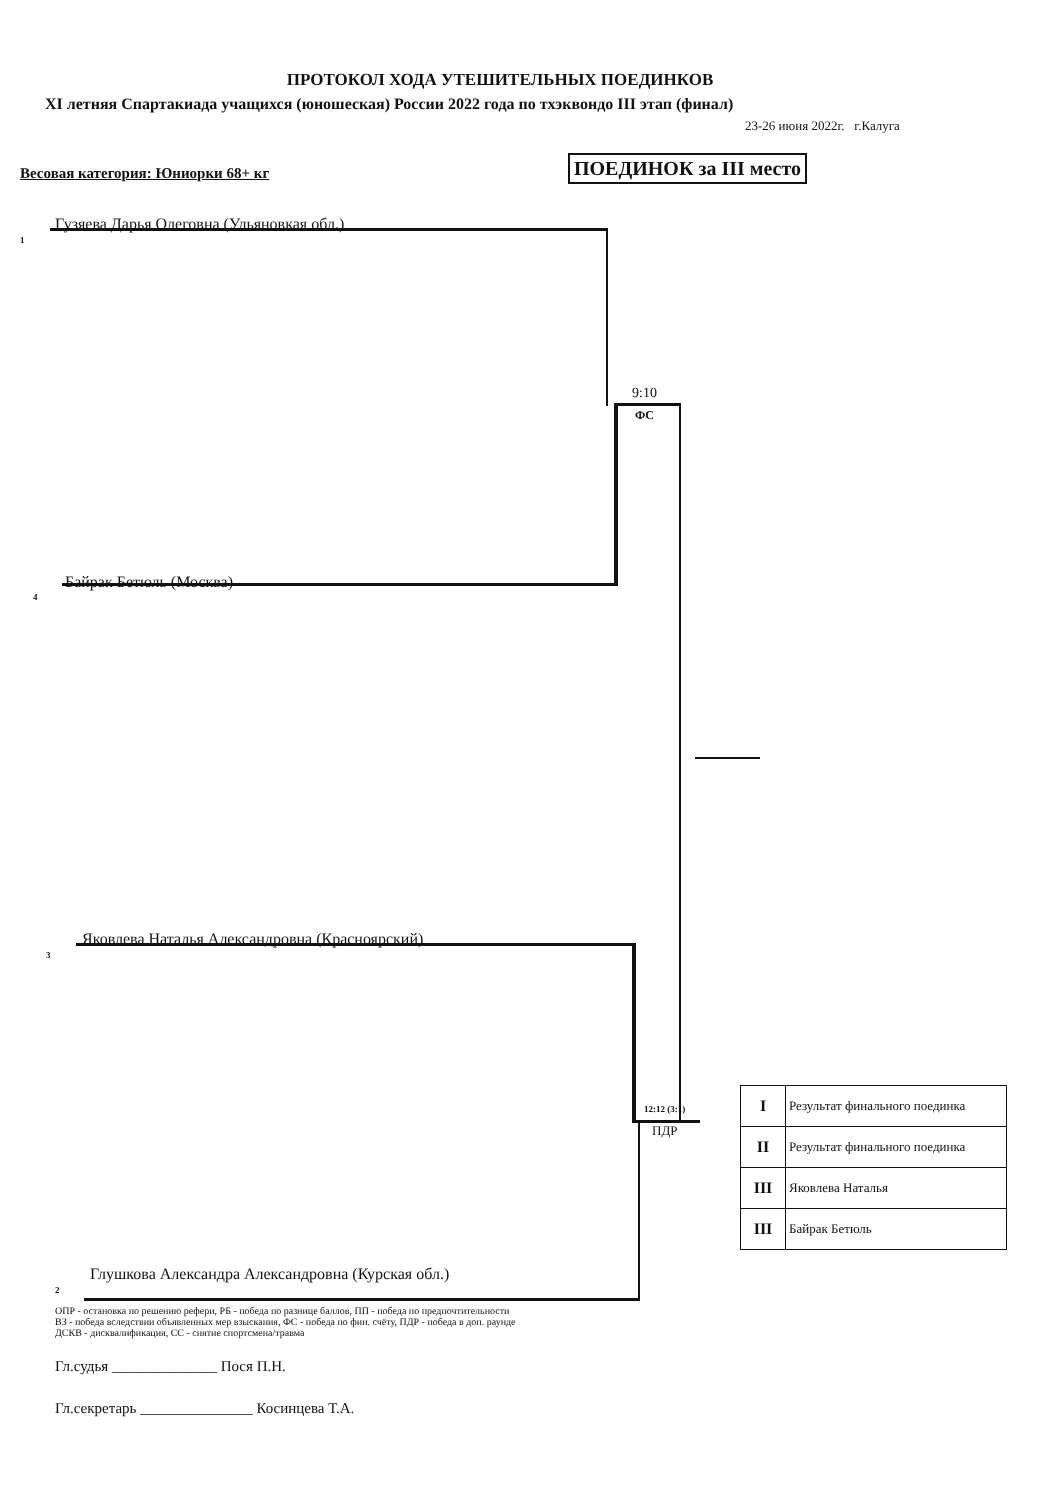ПРОТОКОЛ ХОДА УТЕШИТЕЛЬНЫХ ПОЕДИНКОВ
XI летняя Спартакиада учащихся (юношеская) России 2022 года по тхэквондо III этап (финал)
23-26 июня 2022г. г.Калуга
Весовая категория: Юниорки 68+ кг
ПОЕДИНОК за III место
1
Гузяева Дарья Олеговна (Ульяновкая обл.)
9:10
ФС
4
Байрак Бетюль (Москва)
3
Яковлева Наталья Александровна (Красноярский)
12:12 (3:1)
ПДР
2
Глушкова Александра Александровна (Курская обл.)
| I | Результат финального поединка |
| II | Результат финального поединка |
| III | Яковлева Наталья |
| III | Байрак Бетюль |
ОПР - остановка по решению рефери, РБ - победа по разнице баллов, ПП - победа по предпочтительности
ВЗ - победа вследствии объявленных мер взыскания, ФС - победа по фин. счёту, ПДР - победа в доп. раунде
ДСКВ - дисквалификация, СС - снятие спортсмена/травма
Гл.судья ______________ Пося П.Н.
Гл.секретарь _______________ Косинцева Т.А.